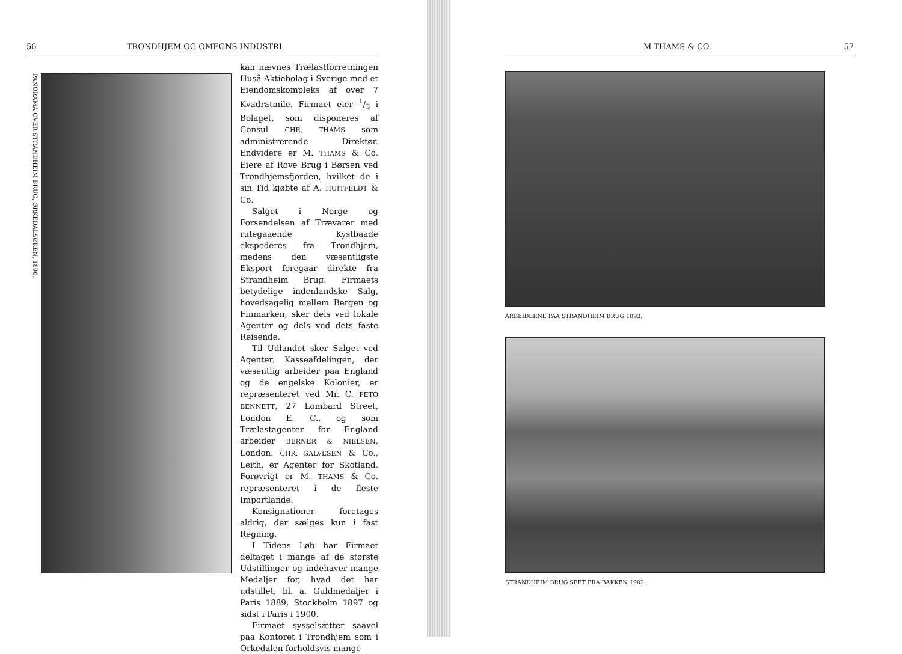56 TRONDHJEM OG OMEGNS INDUSTRI
PANORAMA OVER STRANDHEIM BRUG, ØRKEDALSØREN, 1890.
kan nævnes Trælastforretningen Huså Aktiebolag i Sverige med et Eiendomskompleks af over 7 Kvadratmile. Firmaet eier 1/3 i Bolaget, som disponeres af Consul CHR. THAMS som administrerende Direktør. Endvidere er M. THAMS & Co. Eiere af Rove Brug i Børsen ved Trondhjemsfjorden, hvilket de i sin Tid kjøbte af A. HUITFELDT & Co.
Salget i Norge og Forsendelsen af Trævarer med rutegaaende Kystbaade ekspederes fra Trondhjem, medens den væsentligste Eksport foregaar direkte fra Strandheim Brug. Firmaets betydelige indenlandske Salg, hovedsagelig mellem Bergen og Finmarken, sker dels ved lokale Agenter og dels ved dets faste Reisende.
Til Udlandet sker Salget ved Agenter. Kasseafdelingen, der væsentlig arbeider paa England og de engelske Kolonier, er repræsenteret ved Mr. C. PETO BENNETT, 27 Lombard Street, London E. C., og som Trælastagenter for England arbeider BERNER & NIELSEN, London. CHR. SALVESEN & Co., Leith, er Agenter for Skotland. Forøvrigt er M. THAMS & Co. repræsenteret i de fleste Importlande.
Konsignationer foretages aldrig, der sælges kun i fast Regning.
I Tidens Løb har Firmaet deltaget i mange af de største Udstillinger og indehaver mange Medaljer for, hvad det har udstillet, bl. a. Guldmedaljer i Paris 1889, Stockholm 1897 og sidst i Paris i 1900.
Firmaet sysselsætter saavel paa Kontoret i Trondhjem som i Orkedalen forholdsvis mange
M THAMS & CO. 57
ARBEIDERNE PAA STRANDHEIM BRUG 1893.
STRANDHEIM BRUG SEET FRA BAKKEN 1902.